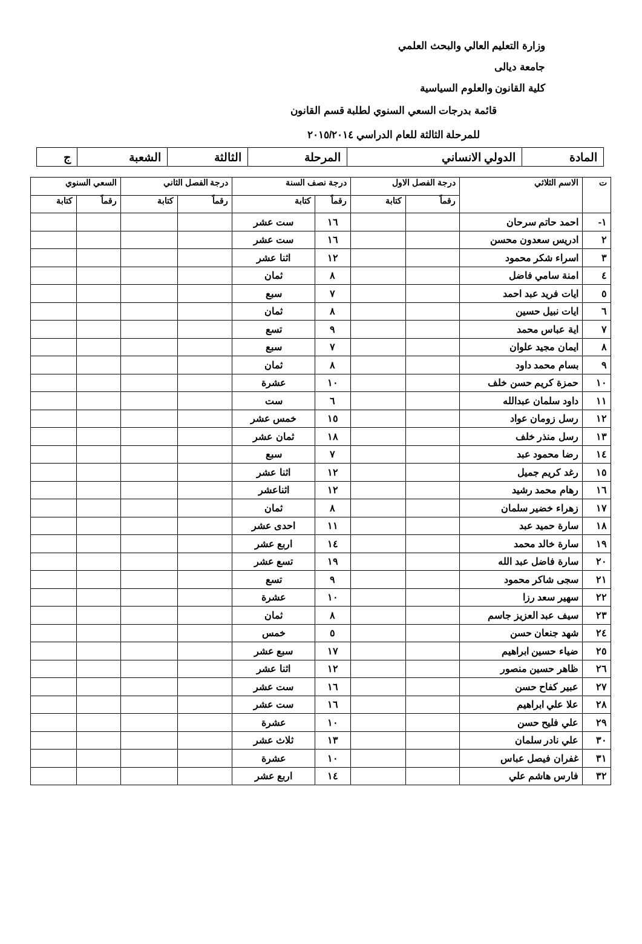وزارة التعليم العالي والبحث العلمي
جامعة ديالى
كلية القانون والعلوم السياسية
قائمة بدرجات السعي السنوي لطلبة قسم القانون
للمرحلة الثالثة للعام الدراسي ٢٠١٥/٢٠١٤
| المادة | الدولي الانساني | المرحلة | الثالثة | الشعبة | ج |
| ت | الاسم الثلاثي | درجة الفصل الاول | | درجة نصف السنة | | درجة الفصل الثاني | | السعي السنوي | |
| --- | --- | --- | --- | --- | --- | --- | --- | --- | --- |
| | | رقماً | كتابة | رقماً | كتابة | رقماً | كتابة | رقماً | كتابة |
| ١- | احمد حاتم سرحان | | | ١٦ | ست عشر | | | | |
| ٢ | ادريس سعدون محسن | | | ١٦ | ست عشر | | | | |
| ٣ | اسراء شكر محمود | | | ١٢ | اثنا عشر | | | | |
| ٤ | امنة سامي فاضل | | | ٨ | ثمان | | | | |
| ٥ | ايات فريد عبد احمد | | | ٧ | سبع | | | | |
| ٦ | ايات نبيل حسين | | | ٨ | ثمان | | | | |
| ٧ | اية عباس محمد | | | ٩ | تسع | | | | |
| ٨ | ايمان مجيد علوان | | | ٧ | سبع | | | | |
| ٩ | بسام محمد داود | | | ٨ | ثمان | | | | |
| ١٠ | حمزة كريم حسن خلف | | | ١٠ | عشرة | | | | |
| ١١ | داود سلمان عبدالله | | | ٦ | ست | | | | |
| ١٢ | رسل زومان عواد | | | ١٥ | خمس عشر | | | | |
| ١٣ | رسل منذر خلف | | | ١٨ | ثمان عشر | | | | |
| ١٤ | رضا محمود عبد | | | ٧ | سبع | | | | |
| ١٥ | رغد كريم جميل | | | ١٢ | اثنا عشر | | | | |
| ١٦ | رهام محمد رشيد | | | ١٢ | اثناعشر | | | | |
| ١٧ | زهراء خضير سلمان | | | ٨ | ثمان | | | | |
| ١٨ | سارة حميد عبد | | | ١١ | احدى عشر | | | | |
| ١٩ | سارة خالد محمد | | | ١٤ | اربع عشر | | | | |
| ٢٠ | سارة فاضل عبد الله | | | ١٩ | تسع عشر | | | | |
| ٢١ | سجى شاكر محمود | | | ٩ | تسع | | | | |
| ٢٢ | سهير سعد رزا | | | ١٠ | عشرة | | | | |
| ٢٣ | سيف عبد العزيز جاسم | | | ٨ | ثمان | | | | |
| ٢٤ | شهد جنعان حسن | | | ٥ | خمس | | | | |
| ٢٥ | ضياء حسين ابراهيم | | | ١٧ | سبع عشر | | | | |
| ٢٦ | ظاهر حسين منصور | | | ١٢ | اثنا عشر | | | | |
| ٢٧ | عبير كفاح حسن | | | ١٦ | ست عشر | | | | |
| ٢٨ | علا علي ابراهيم | | | ١٦ | ست عشر | | | | |
| ٢٩ | علي فليح حسن | | | ١٠ | عشرة | | | | |
| ٣٠ | علي نادر سلمان | | | ١٣ | ثلاث عشر | | | | |
| ٣١ | غفران فيصل عباس | | | ١٠ | عشرة | | | | |
| ٣٢ | فارس هاشم علي | | | ١٤ | اربع عشر | | | | |